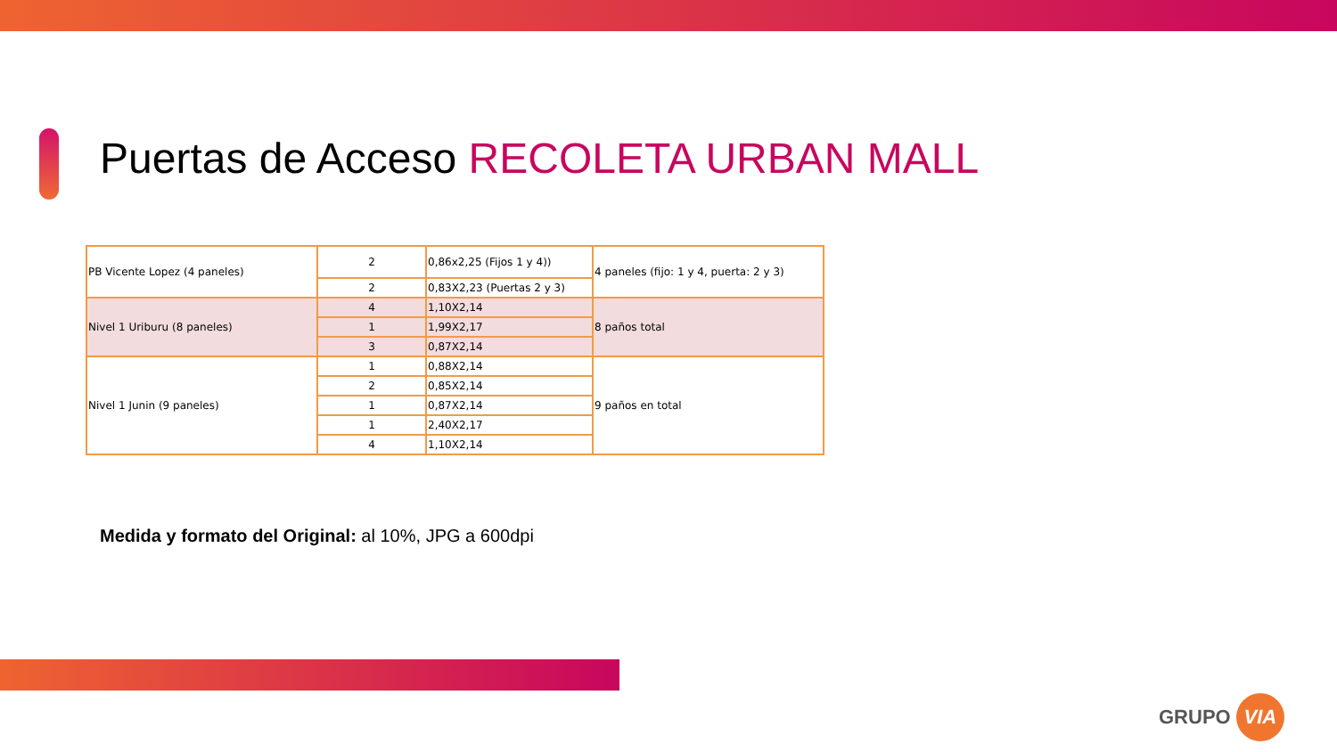Puertas de Acceso RECOLETA URBAN MALL
| PB Vicente Lopez (4 paneles) | 2 | 0,86x2,25 (Fijos 1 y 4)) | 4 paneles (fijo: 1 y 4, puerta: 2 y 3) |
| | 2 | 0,83X2,23 (Puertas 2 y 3) | |
| Nivel 1 Uriburu (8 paneles) | 4 | 1,10X2,14 | 8 paños total |
| | 1 | 1,99X2,17 | |
| | 3 | 0,87X2,14 | |
| Nivel 1 Junin (9 paneles) | 1 | 0,88X2,14 | 9 paños en total |
| | 2 | 0,85X2,14 | |
| | 1 | 0,87X2,14 | |
| | 1 | 2,40X2,17 | |
| | 4 | 1,10X2,14 | |
Medida y formato del Original: al 10%, JPG a 600dpi
GRUPO VIA